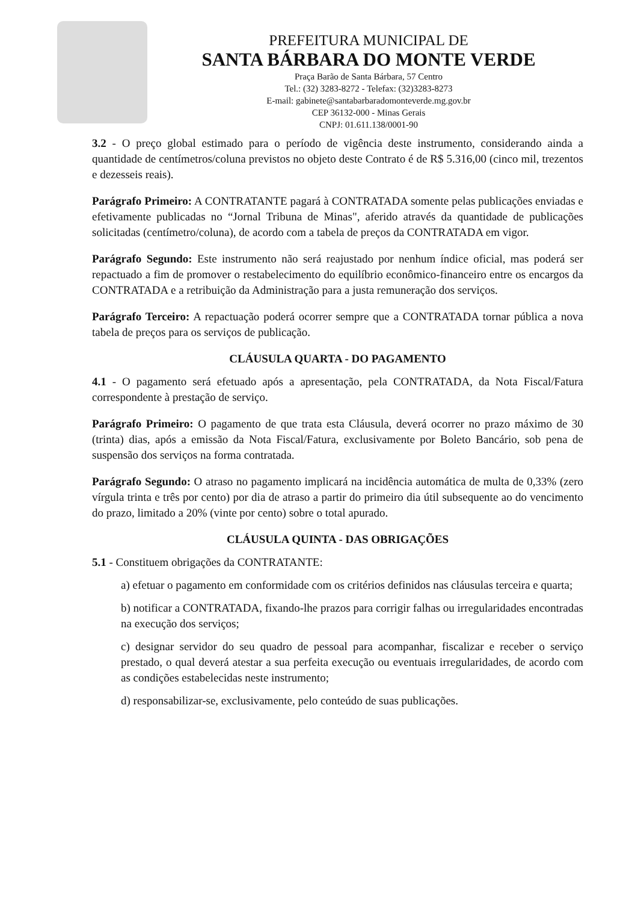PREFEITURA MUNICIPAL DE
SANTA BÁRBARA DO MONTE VERDE
Praça Barão de Santa Bárbara, 57 Centro
Tel.: (32) 3283-8272 - Telefax: (32)3283-8273
E-mail: gabinete@santabarbaradomonteverde.mg.gov.br
CEP 36132-000 - Minas Gerais
CNPJ: 01.611.138/0001-90
3.2 - O preço global estimado para o período de vigência deste instrumento, considerando ainda a quantidade de centímetros/coluna previstos no objeto deste Contrato é de R$ 5.316,00 (cinco mil, trezentos e dezesseis reais).
Parágrafo Primeiro: A CONTRATANTE pagará à CONTRATADA somente pelas publicações enviadas e efetivamente publicadas no “Jornal Tribuna de Minas", aferido através da quantidade de publicações solicitadas (centímetro/coluna), de acordo com a tabela de preços da CONTRATADA em vigor.
Parágrafo Segundo: Este instrumento não será reajustado por nenhum índice oficial, mas poderá ser repactuado a fim de promover o restabelecimento do equilíbrio econômico-financeiro entre os encargos da CONTRATADA e a retribuição da Administração para a justa remuneração dos serviços.
Parágrafo Terceiro: A repactuação poderá ocorrer sempre que a CONTRATADA tornar pública a nova tabela de preços para os serviços de publicação.
CLÁUSULA QUARTA - DO PAGAMENTO
4.1 - O pagamento será efetuado após a apresentação, pela CONTRATADA, da Nota Fiscal/Fatura correspondente à prestação de serviço.
Parágrafo Primeiro: O pagamento de que trata esta Cláusula, deverá ocorrer no prazo máximo de 30 (trinta) dias, após a emissão da Nota Fiscal/Fatura, exclusivamente por Boleto Bancário, sob pena de suspensão dos serviços na forma contratada.
Parágrafo Segundo: O atraso no pagamento implicará na incidência automática de multa de 0,33% (zero vírgula trinta e três por cento) por dia de atraso a partir do primeiro dia útil subsequente ao do vencimento do prazo, limitado a 20% (vinte por cento) sobre o total apurado.
CLÁUSULA QUINTA - DAS OBRIGAÇÕES
5.1 - Constituem obrigações da CONTRATANTE:
a) efetuar o pagamento em conformidade com os critérios definidos nas cláusulas terceira e quarta;
b) notificar a CONTRATADA, fixando-lhe prazos para corrigir falhas ou irregularidades encontradas na execução dos serviços;
c) designar servidor do seu quadro de pessoal para acompanhar, fiscalizar e receber o serviço prestado, o qual deverá atestar a sua perfeita execução ou eventuais irregularidades, de acordo com as condições estabelecidas neste instrumento;
d) responsabilizar-se, exclusivamente, pelo conteúdo de suas publicações.